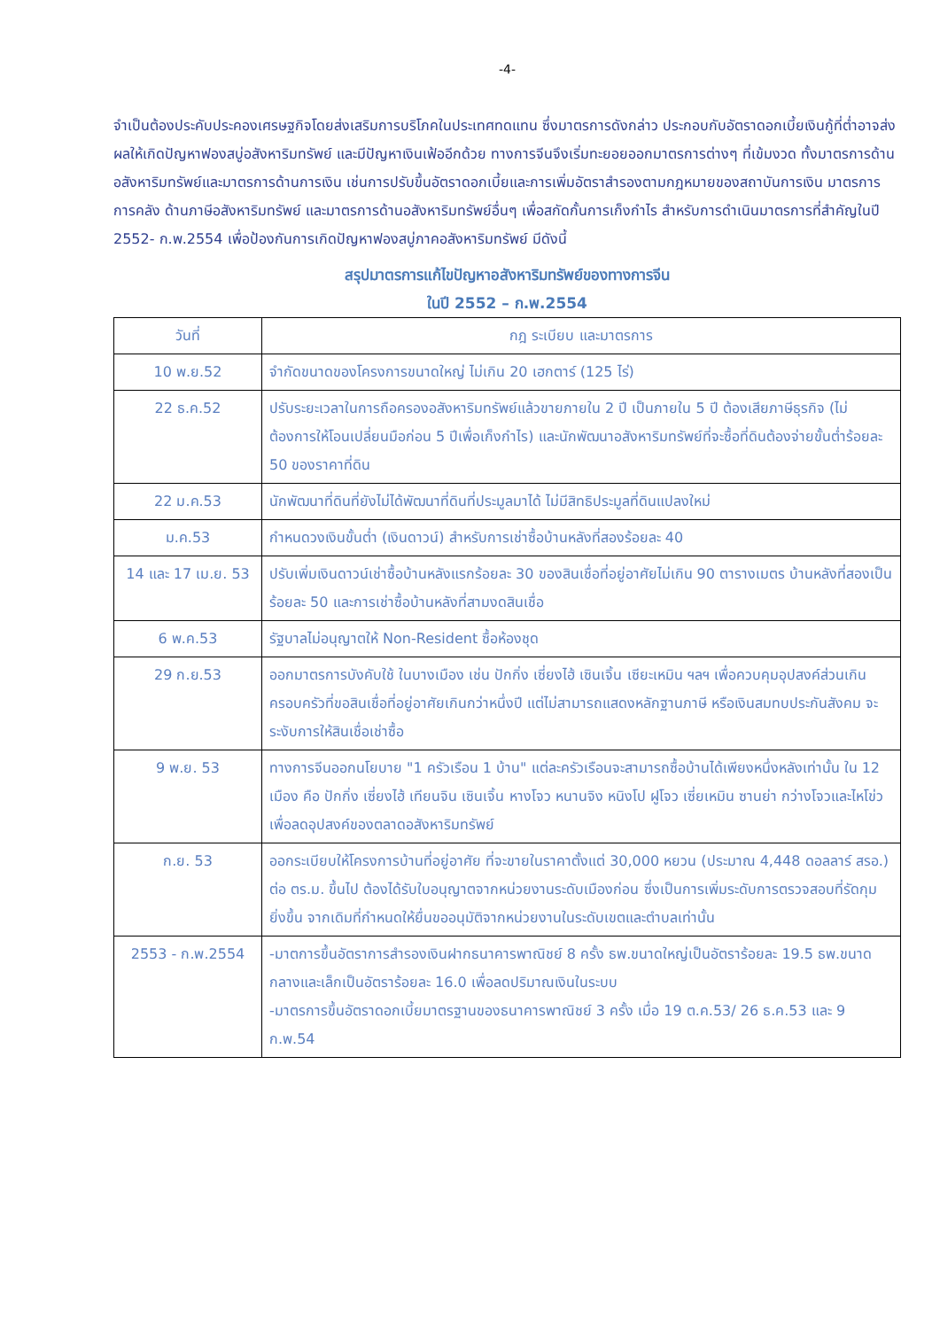-4-
จำเป็นต้องประคับประคองเศรษฐกิจโดยส่งเสริมการบริโภคในประเทศทดแทน ซึ่งมาตรการดังกล่าว ประกอบกับอัตราดอกเบี้ยเงินกู้ที่ต่ำอาจส่งผลให้เกิดปัญหาฟองสบู่อสังหาริมทรัพย์ และมีปัญหาเงินเฟ้ออีกด้วย ทางการจีนจึงเริ่มทะยอยออกมาตรการต่างๆ ที่เข้มงวด ทั้งมาตรการด้านอสังหาริมทรัพย์และมาตรการด้านการเงิน เช่นการปรับขึ้นอัตราดอกเบี้ยและการเพิ่มอัตราสำรองตามกฎหมายของสถาบันการเงิน มาตรการการคลัง ด้านภาษีอสังหาริมทรัพย์ และมาตรการด้านอสังหาริมทรัพย์อื่นๆ เพื่อสกัดกั้นการเก็งกำไร สำหรับการดำเนินมาตรการที่สำคัญในปี 2552- ก.พ.2554 เพื่อป้องกันการเกิดปัญหาฟองสบู่ภาคอสังหาริมทรัพย์ มีดังนี้
สรุปมาตรการแก้ไขปัญหาอสังหาริมทรัพย์ของทางการจีน
ในปี 2552 – ก.พ.2554
| วันที่ | กฎ ระเบียบ และมาตรการ |
| --- | --- |
| 10 พ.ย.52 | จำกัดขนาดของโครงการขนาดใหญ่ ไม่เกิน 20 เฮกตาร์ (125 ไร่) |
| 22 ธ.ค.52 | ปรับระยะเวลาในการถือครองอสังหาริมทรัพย์แล้วขายภายใน 2 ปี เป็นภายใน 5 ปี ต้องเสียภาษีธุรกิจ (ไม่ต้องการให้โอนเปลี่ยนมือก่อน 5 ปีเพื่อเก็งกำไร) และนักพัฒนาอสังหาริมทรัพย์ที่จะซื้อที่ดินต้องจ่ายขั้นต่ำร้อยละ 50 ของราคาที่ดิน |
| 22 ม.ค.53 | นักพัฒนาที่ดินที่ยังไม่ได้พัฒนาที่ดินที่ประมูลมาได้ ไม่มีสิทธิประมูลที่ดินแปลงใหม่ |
| ม.ค.53 | กำหนดวงเงินขั้นต่ำ (เงินดาวน์) สำหรับการเช่าซื้อบ้านหลังที่สองร้อยละ 40 |
| 14 และ 17 เม.ย. 53 | ปรับเพิ่มเงินดาวน์เช่าซื้อบ้านหลังแรกร้อยละ 30 ของสินเชื่อที่อยู่อาศัยไม่เกิน 90 ตารางเมตร บ้านหลังที่สองเป็นร้อยละ 50 และการเช่าซื้อบ้านหลังที่สามงดสินเชื่อ |
| 6 พ.ค.53 | รัฐบาลไม่อนุญาตให้ Non-Resident ซื้อห้องชุด |
| 29 ก.ย.53 | ออกมาตรการบังคับใช้ ในบางเมือง เช่น ปักกิ่ง เซี่ยงไฮ้ เซินเจิ้น เซียะเหมิน ฯลฯ เพื่อควบคุมอุปสงค์ส่วนเกิน ครอบครัวที่ขอสินเชื่อที่อยู่อาศัยเกินกว่าหนึ่งปี แต่ไม่สามารถแสดงหลักฐานภาษี หรือเงินสมทบประกันสังคม จะระงับการให้สินเชื่อเช่าซื้อ |
| 9 พ.ย. 53 | ทางการจีนออกนโยบาย "1 ครัวเรือน 1 บ้าน" แต่ละครัวเรือนจะสามารถซื้อบ้านได้เพียงหนึ่งหลังเท่านั้น ใน 12 เมือง คือ ปักกิ่ง เซี่ยงไฮ้ เทียนจิน เซินเจิ้น หางโจว หนานจิง หนิงโป ฝูโจว เซี่ยเหมิน ซานย่า กว่างโจวและไหโข่ว เพื่อลดอุปสงค์ของตลาดอสังหาริมทรัพย์ |
| ก.ย. 53 | ออกระเบียบให้โครงการบ้านที่อยู่อาศัย ที่จะขายในราคาตั้งแต่ 30,000 หยวน (ประมาณ 4,448 ดอลลาร์ สรอ.) ต่อ ตร.ม. ขึ้นไป ต้องได้รับใบอนุญาตจากหน่วยงานระดับเมืองก่อน ซึ่งเป็นการเพิ่มระดับการตรวจสอบที่รัดกุมยิ่งขึ้น จากเดิมที่กำหนดให้ยื่นขออนุมัติจากหน่วยงานในระดับเขตและตำบลเท่านั้น |
| 2553 - ก.พ.2554 | -มาตการขึ้นอัตราการสำรองเงินฝากธนาคารพาณิชย์ 8 ครั้ง ธพ.ขนาดใหญ่เป็นอัตราร้อยละ 19.5 ธพ.ขนาดกลางและเล็กเป็นอัตราร้อยละ 16.0 เพื่อลดปริมาณเงินในระบบ -มาตรการขึ้นอัตราดอกเบี้ยมาตรฐานของธนาคารพาณิชย์ 3 ครั้ง เมื่อ 19 ต.ค.53/ 26 ธ.ค.53 และ 9 ก.พ.54 |